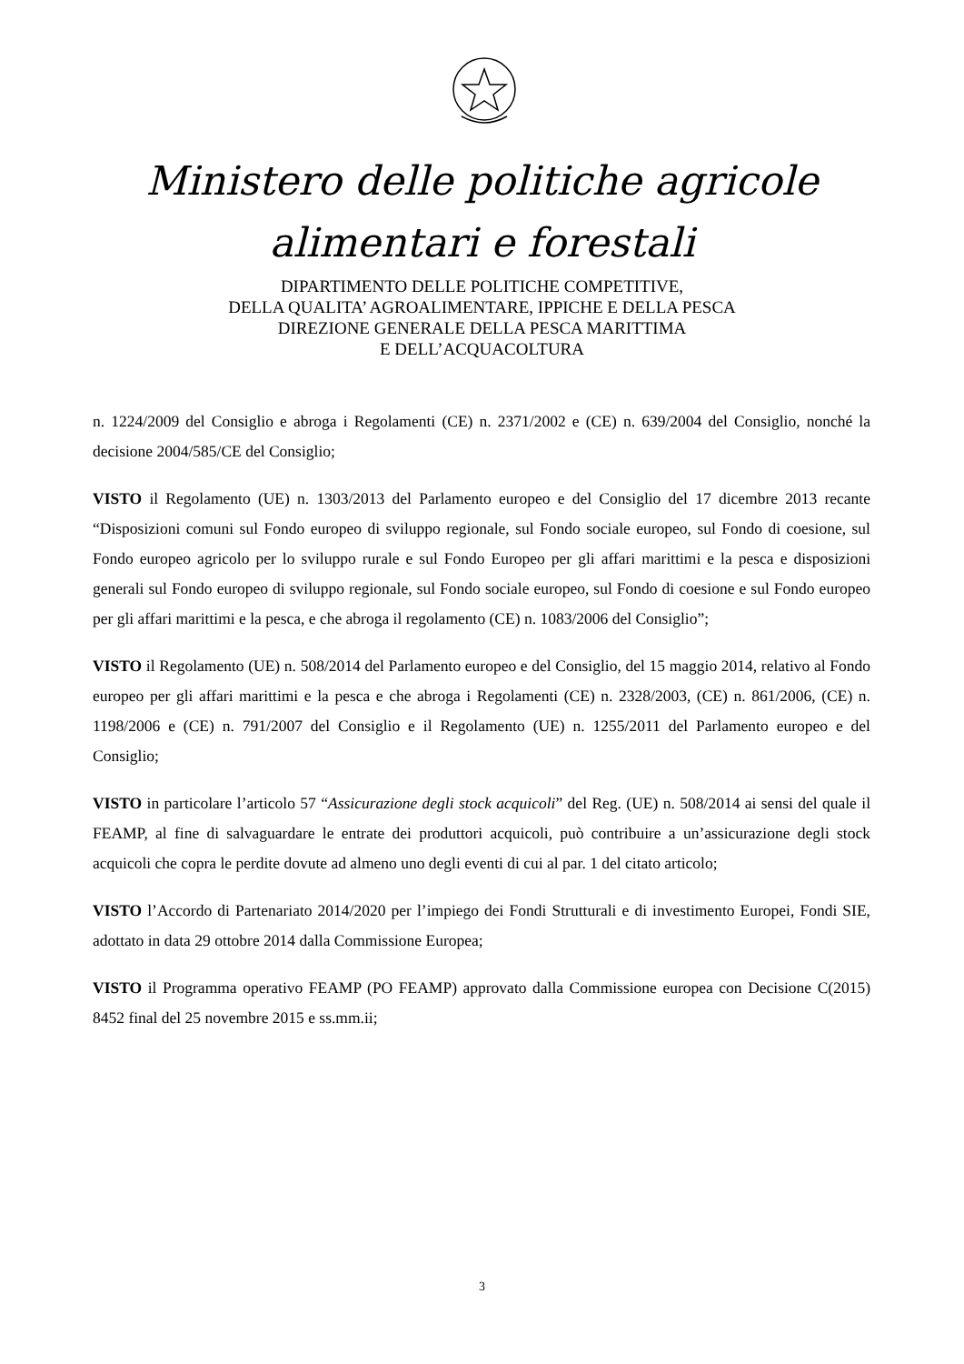Ministero delle politiche agricole
alimentari e forestali
DIPARTIMENTO DELLE POLITICHE COMPETITIVE,
DELLA QUALITA’ AGROALIMENTARE, IPPICHE E DELLA PESCA
DIREZIONE GENERALE DELLA PESCA MARITTIMA
E DELL’ACQUACOLTURA
n. 1224/2009 del Consiglio e abroga i Regolamenti (CE) n. 2371/2002 e (CE) n. 639/2004 del Consiglio, nonché la decisione 2004/585/CE del Consiglio;
VISTO il Regolamento (UE) n. 1303/2013 del Parlamento europeo e del Consiglio del 17 dicembre 2013 recante “Disposizioni comuni sul Fondo europeo di sviluppo regionale, sul Fondo sociale europeo, sul Fondo di coesione, sul Fondo europeo agricolo per lo sviluppo rurale e sul Fondo Europeo per gli affari marittimi e la pesca e disposizioni generali sul Fondo europeo di sviluppo regionale, sul Fondo sociale europeo, sul Fondo di coesione e sul Fondo europeo per gli affari marittimi e la pesca, e che abroga il regolamento (CE) n. 1083/2006 del Consiglio”;
VISTO il Regolamento (UE) n. 508/2014 del Parlamento europeo e del Consiglio, del 15 maggio 2014, relativo al Fondo europeo per gli affari marittimi e la pesca e che abroga i Regolamenti (CE) n. 2328/2003, (CE) n. 861/2006, (CE) n. 1198/2006 e (CE) n. 791/2007 del Consiglio e il Regolamento (UE) n. 1255/2011 del Parlamento europeo e del Consiglio;
VISTO in particolare l’articolo 57 “Assicurazione degli stock acquicoli” del Reg. (UE) n. 508/2014 ai sensi del quale il FEAMP, al fine di salvaguardare le entrate dei produttori acquicoli, può contribuire a un’assicurazione degli stock acquicoli che copra le perdite dovute ad almeno uno degli eventi di cui al par. 1 del citato articolo;
VISTO l’Accordo di Partenariato 2014/2020 per l’impiego dei Fondi Strutturali e di investimento Europei, Fondi SIE, adottato in data 29 ottobre 2014 dalla Commissione Europea;
VISTO il Programma operativo FEAMP (PO FEAMP) approvato dalla Commissione europea con Decisione C(2015) 8452 final del 25 novembre 2015 e ss.mm.ii;
3